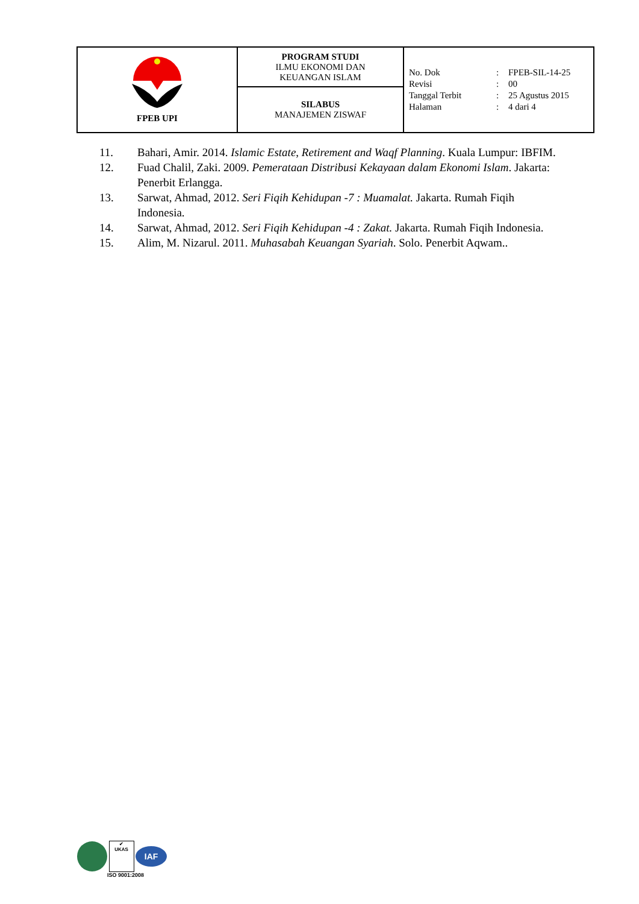| FPEB UPI | PROGRAM STUDI ILMU EKONOMI DAN KEUANGAN ISLAM | / No. Dok / : / FPEB-SIL-14-25 / / Revisi / : / 00 / / Tanggal Terbit / : / 25 Agustus 2015 / / Halaman / : / 4 dari 4 / |
| | SILABUS MANAJEMEN ZISWAF | |
11. Bahari, Amir. 2014. Islamic Estate, Retirement and Waqf Planning. Kuala Lumpur: IBFIM.
12. Fuad Chalil, Zaki. 2009. Pemerataan Distribusi Kekayaan dalam Ekonomi Islam. Jakarta: Penerbit Erlangga.
13. Sarwat, Ahmad, 2012. Seri Fiqih Kehidupan -7 : Muamalat. Jakarta. Rumah Fiqih Indonesia.
14. Sarwat, Ahmad, 2012. Seri Fiqih Kehidupan -4 : Zakat. Jakarta. Rumah Fiqih Indonesia.
15. Alim, M. Nizarul. 2011. Muhasabah Keuangan Syariah. Solo. Penerbit Aqwam..
✔
UKAS IAF
ISO 9001:2008